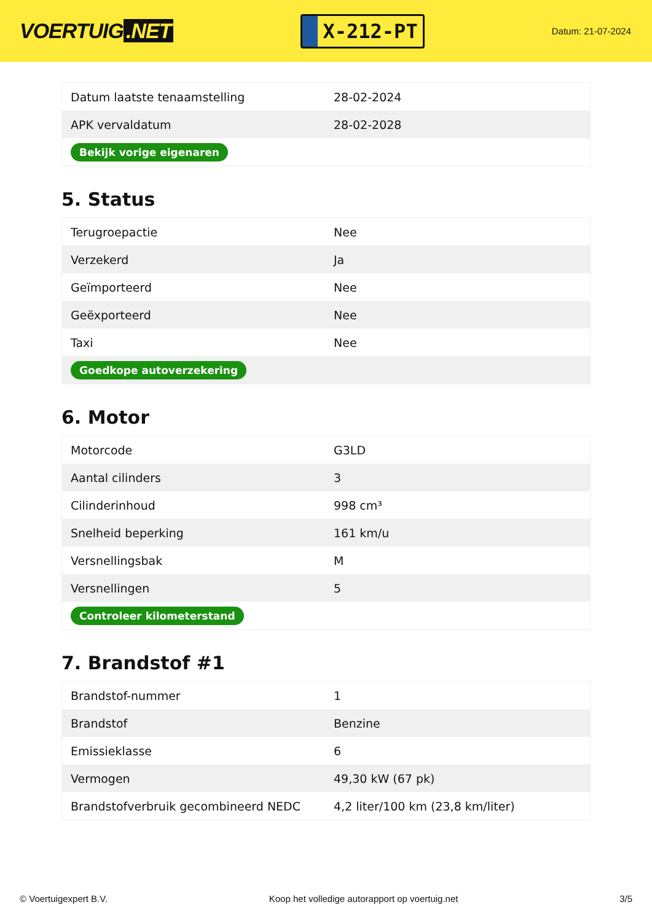VOERTUIG.NET
X-212-PT
Datum: 21-07-2024
| Datum laatste tenaamstelling | 28-02-2024 |
| APK vervaldatum | 28-02-2028 |
| Bekijk vorige eigenaren | |
5. Status
| Terugroepactie | Nee |
| Verzekerd | Ja |
| Geïmporteerd | Nee |
| Geëxporteerd | Nee |
| Taxi | Nee |
| Goedkope autoverzekering | |
6. Motor
| Motorcode | G3LD |
| Aantal cilinders | 3 |
| Cilinderinhoud | 998 cm³ |
| Snelheid beperking | 161 km/u |
| Versnellingsbak | M |
| Versnellingen | 5 |
| Controleer kilometerstand | |
7. Brandstof #1
| Brandstof-nummer | 1 |
| Brandstof | Benzine |
| Emissieklasse | 6 |
| Vermogen | 49,30 kW (67 pk) |
| Brandstofverbruik gecombineerd NEDC | 4,2 liter/100 km (23,8 km/liter) |
© Voertuigexpert B.V. Koop het volledige autorapport op voertuig.net 3/5